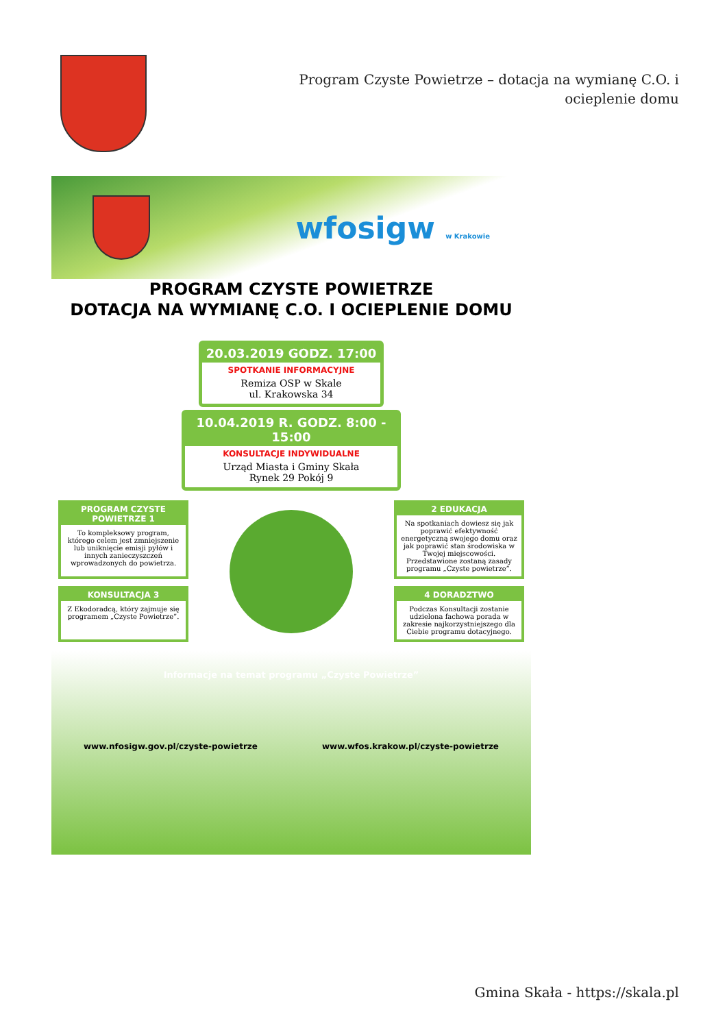Program Czyste Powietrze – dotacja na wymianę C.O. i ocieplenie domu
wfosigw w Krakowie
PROGRAM CZYSTE POWIETRZE
DOTACJA NA WYMIANĘ C.O. I OCIEPLENIE DOMU
20.03.2019 GODZ. 17:00
SPOTKANIE INFORMACYJNE
Remiza OSP w Skale
ul. Krakowska 34
10.04.2019 R. GODZ. 8:00 - 15:00
KONSULTACJE INDYWIDUALNE
Urząd Miasta i Gminy Skała
Rynek 29 Pokój 9
PROGRAM CZYSTE POWIETRZE 1
To kompleksowy program, którego celem jest zmniejszenie lub uniknięcie emisji pyłów i innych zanieczyszczeń wprowadzonych do powietrza.
2 EDUKACJA
Na spotkaniach dowiesz się jak poprawić efektywność energetyczną swojego domu oraz jak poprawić stan środowiska w Twojej miejscowości. Przedstawione zostaną zasady programu „Czyste powietrze”.
KONSULTACJA 3
Z Ekodoradcą, który zajmuje się programem „Czyste Powietrze”.
4 DORADZTWO
Podczas Konsultacji zostanie udzielona fachowa porada w zakresie najkorzystniejszego dla Ciebie programu dotacyjnego.
Informacje na temat programu „Czyste Powietrze”
www.nfosigw.gov.pl/czyste-powietrze www.wfos.krakow.pl/czyste-powietrze
Gmina Skała - https://skala.pl